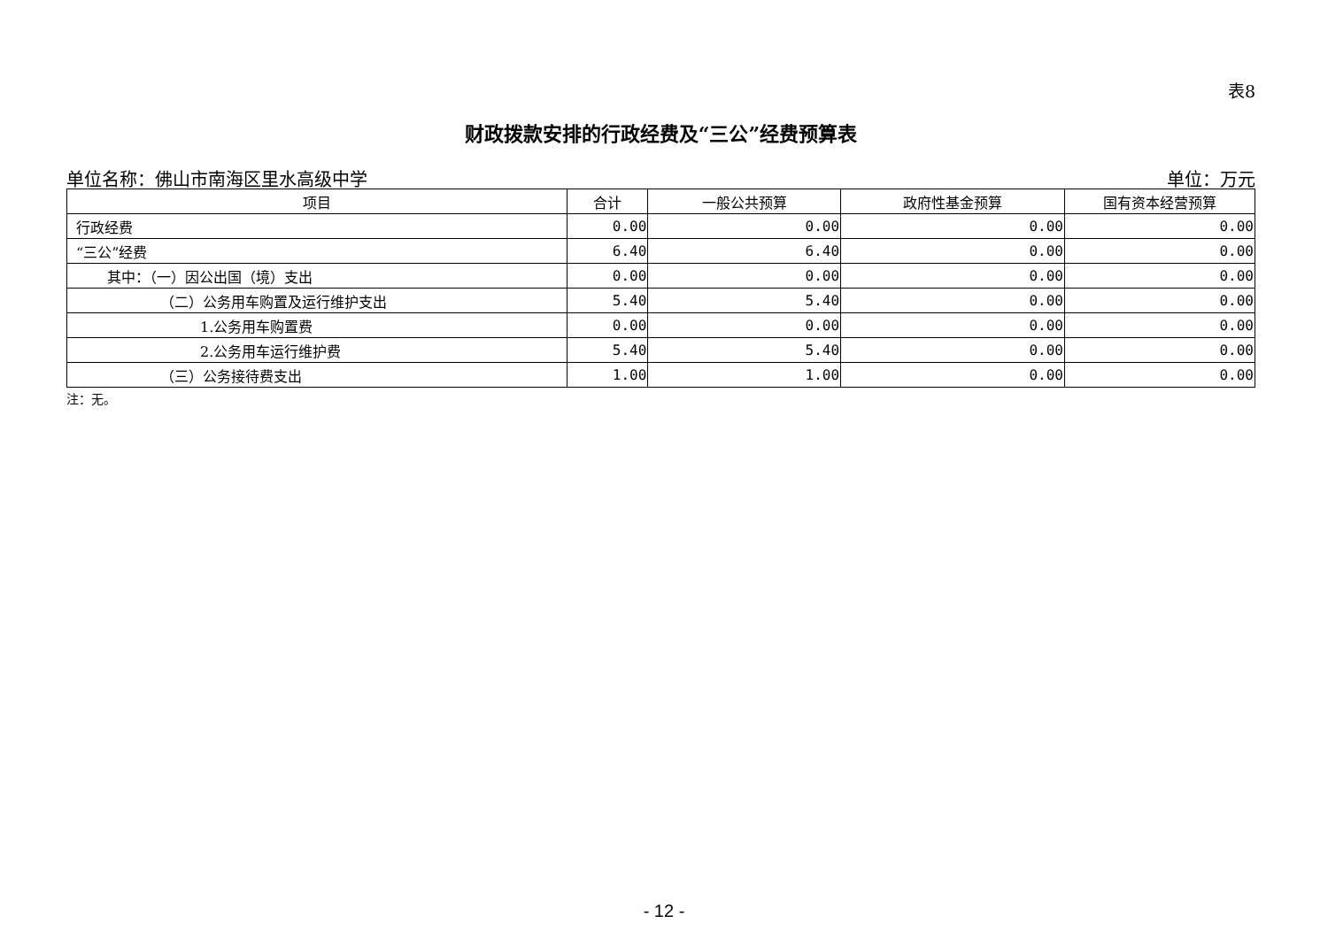表8
财政拨款安排的行政经费及“三公”经费预算表
单位名称：佛山市南海区里水高级中学 单位：万元
| 项目 | 合计 | 一般公共预算 | 政府性基金预算 | 国有资本经营预算 |
| --- | --- | --- | --- | --- |
| 行政经费 | 0.00 | 0.00 | 0.00 | 0.00 |
| “三公”经费 | 6.40 | 6.40 | 0.00 | 0.00 |
| 其中：（一）因公出国（境）支出 | 0.00 | 0.00 | 0.00 | 0.00 |
| （二）公务用车购置及运行维护支出 | 5.40 | 5.40 | 0.00 | 0.00 |
| 1.公务用车购置费 | 0.00 | 0.00 | 0.00 | 0.00 |
| 2.公务用车运行维护费 | 5.40 | 5.40 | 0.00 | 0.00 |
| （三）公务接待费支出 | 1.00 | 1.00 | 0.00 | 0.00 |
注：无。
- 12 -